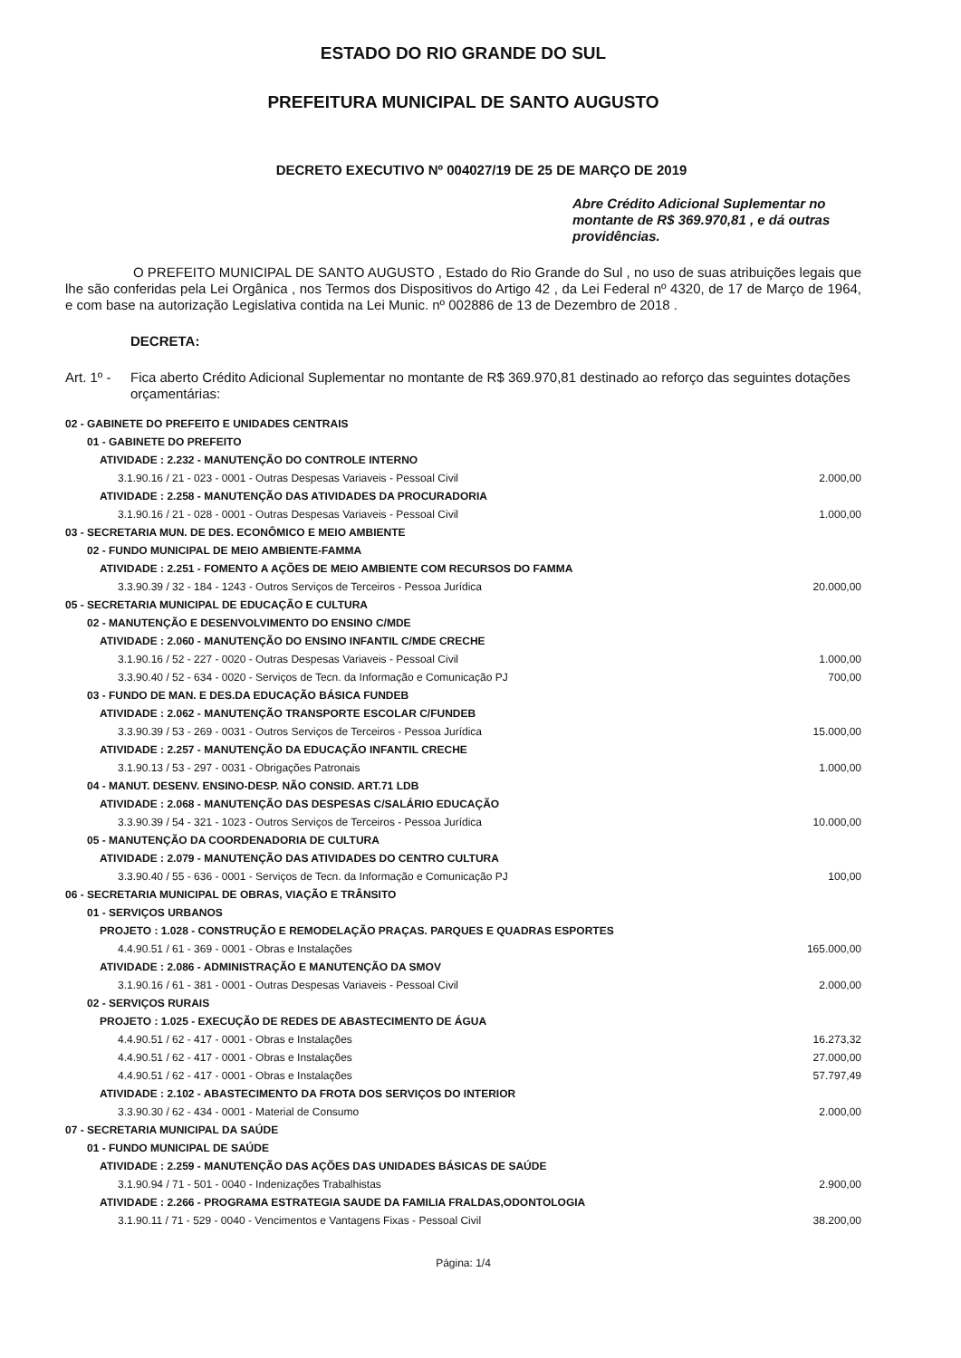ESTADO DO RIO GRANDE DO SUL
PREFEITURA MUNICIPAL DE SANTO AUGUSTO
DECRETO EXECUTIVO Nº 004027/19 DE 25 DE MARÇO DE 2019
Abre Crédito Adicional Suplementar no montante de R$ 369.970,81 , e dá outras providências.
O PREFEITO MUNICIPAL DE SANTO AUGUSTO , Estado do Rio Grande do Sul , no uso de suas atribuições legais que lhe são conferidas pela Lei Orgânica , nos Termos dos Dispositivos do Artigo 42 , da Lei Federal nº 4320, de 17 de Março de 1964, e com base na autorização Legislativa contida na Lei Munic. nº 002886 de 13 de Dezembro de 2018 .
DECRETA:
Art. 1º -
Fica aberto Crédito Adicional Suplementar no montante de R$ 369.970,81 destinado ao reforço das seguintes dotações orçamentárias:
| 02 - GABINETE DO PREFEITO E UNIDADES CENTRAIS | |
| 01 - GABINETE DO PREFEITO | |
| ATIVIDADE : 2.232 - MANUTENÇÃO DO CONTROLE INTERNO | |
| 3.1.90.16 / 21 - 023 - 0001 - Outras Despesas Variaveis - Pessoal Civil | 2.000,00 |
| ATIVIDADE : 2.258 - MANUTENÇÃO DAS ATIVIDADES DA PROCURADORIA | |
| 3.1.90.16 / 21 - 028 - 0001 - Outras Despesas Variaveis - Pessoal Civil | 1.000,00 |
| 03 - SECRETARIA MUN. DE DES. ECONÔMICO E MEIO AMBIENTE | |
| 02 - FUNDO MUNICIPAL DE MEIO AMBIENTE-FAMMA | |
| ATIVIDADE : 2.251 - FOMENTO A AÇÕES DE MEIO AMBIENTE COM RECURSOS DO FAMMA | |
| 3.3.90.39 / 32 - 184 - 1243 - Outros Serviços de Terceiros - Pessoa Jurídica | 20.000,00 |
| 05 - SECRETARIA MUNICIPAL DE EDUCAÇÃO E CULTURA | |
| 02 - MANUTENÇÃO E DESENVOLVIMENTO DO ENSINO C/MDE | |
| ATIVIDADE : 2.060 - MANUTENÇÃO DO ENSINO INFANTIL C/MDE CRECHE | |
| 3.1.90.16 / 52 - 227 - 0020 - Outras Despesas Variaveis - Pessoal Civil | 1.000,00 |
| 3.3.90.40 / 52 - 634 - 0020 - Serviços de Tecn. da Informação e Comunicação PJ | 700,00 |
| 03 - FUNDO DE MAN. E DES.DA EDUCAÇÃO BÁSICA FUNDEB | |
| ATIVIDADE : 2.062 - MANUTENÇÃO TRANSPORTE ESCOLAR C/FUNDEB | |
| 3.3.90.39 / 53 - 269 - 0031 - Outros Serviços de Terceiros - Pessoa Jurídica | 15.000,00 |
| ATIVIDADE : 2.257 - MANUTENÇÃO DA EDUCAÇÃO INFANTIL CRECHE | |
| 3.1.90.13 / 53 - 297 - 0031 - Obrigações Patronais | 1.000,00 |
| 04 - MANUT. DESENV. ENSINO-DESP. NÃO CONSID. ART.71 LDB | |
| ATIVIDADE : 2.068 - MANUTENÇÃO DAS DESPESAS C/SALÁRIO EDUCAÇÃO | |
| 3.3.90.39 / 54 - 321 - 1023 - Outros Serviços de Terceiros - Pessoa Jurídica | 10.000,00 |
| 05 - MANUTENÇÃO DA COORDENADORIA DE CULTURA | |
| ATIVIDADE : 2.079 - MANUTENÇÃO DAS ATIVIDADES DO CENTRO CULTURA | |
| 3.3.90.40 / 55 - 636 - 0001 - Serviços de Tecn. da Informação e Comunicação PJ | 100,00 |
| 06 - SECRETARIA MUNICIPAL DE OBRAS, VIAÇÃO E TRÂNSITO | |
| 01 - SERVIÇOS URBANOS | |
| PROJETO : 1.028 - CONSTRUÇÃO E REMODELAÇÃO PRAÇAS. PARQUES E QUADRAS ESPORTES | |
| 4.4.90.51 / 61 - 369 - 0001 - Obras e Instalações | 165.000,00 |
| ATIVIDADE : 2.086 - ADMINISTRAÇÃO E MANUTENÇÃO DA SMOV | |
| 3.1.90.16 / 61 - 381 - 0001 - Outras Despesas Variaveis - Pessoal Civil | 2.000,00 |
| 02 - SERVIÇOS RURAIS | |
| PROJETO : 1.025 - EXECUÇÃO DE REDES DE ABASTECIMENTO DE ÁGUA | |
| 4.4.90.51 / 62 - 417 - 0001 - Obras e Instalações | 16.273,32 |
| 4.4.90.51 / 62 - 417 - 0001 - Obras e Instalações | 27.000,00 |
| 4.4.90.51 / 62 - 417 - 0001 - Obras e Instalações | 57.797,49 |
| ATIVIDADE : 2.102 - ABASTECIMENTO DA FROTA DOS SERVIÇOS DO INTERIOR | |
| 3.3.90.30 / 62 - 434 - 0001 - Material de Consumo | 2.000,00 |
| 07 - SECRETARIA MUNICIPAL DA SAÚDE | |
| 01 - FUNDO MUNICIPAL DE SAÚDE | |
| ATIVIDADE : 2.259 - MANUTENÇÃO DAS AÇÕES DAS UNIDADES BÁSICAS DE SAÚDE | |
| 3.1.90.94 / 71 - 501 - 0040 - Indenizações Trabalhistas | 2.900,00 |
| ATIVIDADE : 2.266 - PROGRAMA ESTRATEGIA SAUDE DA FAMILIA FRALDAS,ODONTOLOGIA | |
| 3.1.90.11 / 71 - 529 - 0040 - Vencimentos e Vantagens Fixas - Pessoal Civil | 38.200,00 |
Página: 1/4